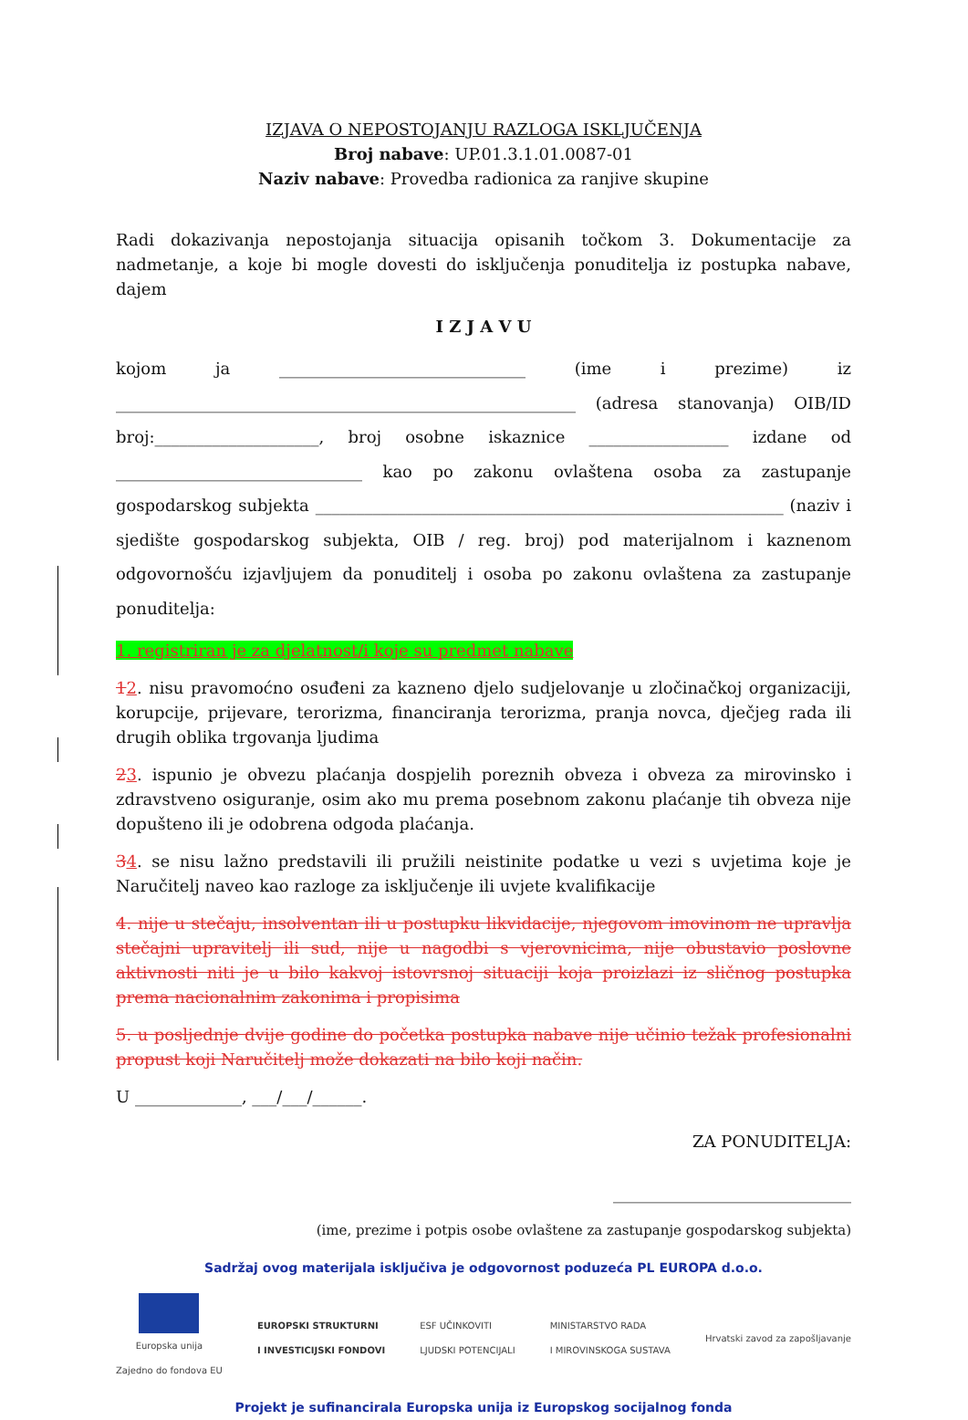IZJAVA O NEPOSTOJANJU RAZLOGA ISKLJUČENJA
Broj nabave: UP.01.3.1.01.0087-01
Naziv nabave: Provedba radionica za ranjive skupine
Radi dokazivanja nepostojanja situacija opisanih točkom 3. Dokumentacije za nadmetanje, a koje bi mogle dovesti do isključenja ponuditelja iz postupka nabave, dajem
I Z J A V U
kojom ja ______________________________ (ime i prezime) iz ________________________________________________________ (adresa stanovanja) OIB/ID broj:____________________, broj osobne iskaznice _________________ izdane od ______________________________ kao po zakonu ovlaštena osoba za zastupanje gospodarskog subjekta _________________________________________________________ (naziv i sjedište gospodarskog subjekta, OIB / reg. broj) pod materijalnom i kaznenom odgovornošću izjavljujem da ponuditelj i osoba po zakonu ovlaštena za zastupanje ponuditelja:
1. registriran je za djelatnost/i koje su predmet nabave
12. nisu pravomoćno osuđeni za kazneno djelo sudjelovanje u zločinačkoj organizaciji, korupcije, prijevare, terorizma, financiranja terorizma, pranja novca, dječjeg rada ili drugih oblika trgovanja ljudima
23. ispunio je obvezu plaćanja dospjelih poreznih obveza i obveza za mirovinsko i zdravstveno osiguranje, osim ako mu prema posebnom zakonu plaćanje tih obveza nije dopušteno ili je odobrena odgoda plaćanja.
34. se nisu lažno predstavili ili pružili neistinite podatke u vezi s uvjetima koje je Naručitelj naveo kao razloge za isključenje ili uvjete kvalifikacije
4. nije u stečaju, insolventan ili u postupku likvidacije, njegovom imovinom ne upravlja stečajni upravitelj ili sud, nije u nagodbi s vjerovnicima, nije obustavio poslovne aktivnosti niti je u bilo kakvoj istovrsnoj situaciji koja proizlazi iz sličnog postupka prema nacionalnim zakonima i propisima
5. u posljednje dvije godine do početka postupka nabave nije učinio težak profesionalni propust koji Naručitelj može dokazati na bilo koji način.
U _____________, ___/___/______.
ZA PONUDITELJA:
_____________________________
(ime, prezime i potpis osobe ovlaštene za zastupanje gospodarskog subjekta)
Sadržaj ovog materijala isključiva je odgovornost poduzeća PL EUROPA d.o.o.
Europska unija
Zajedno do fondova EU
EUROPSKI STRUKTURNI
I INVESTICIJSKI FONDOVI
ESF UČINKOVITI
LJUDSKI POTENCIJALI
MINISTARSTVO RADA
I MIROVINSKOGA SUSTAVA
Hrvatski zavod za zapošljavanje
Projekt je sufinancirala Europska unija iz Europskog socijalnog fonda